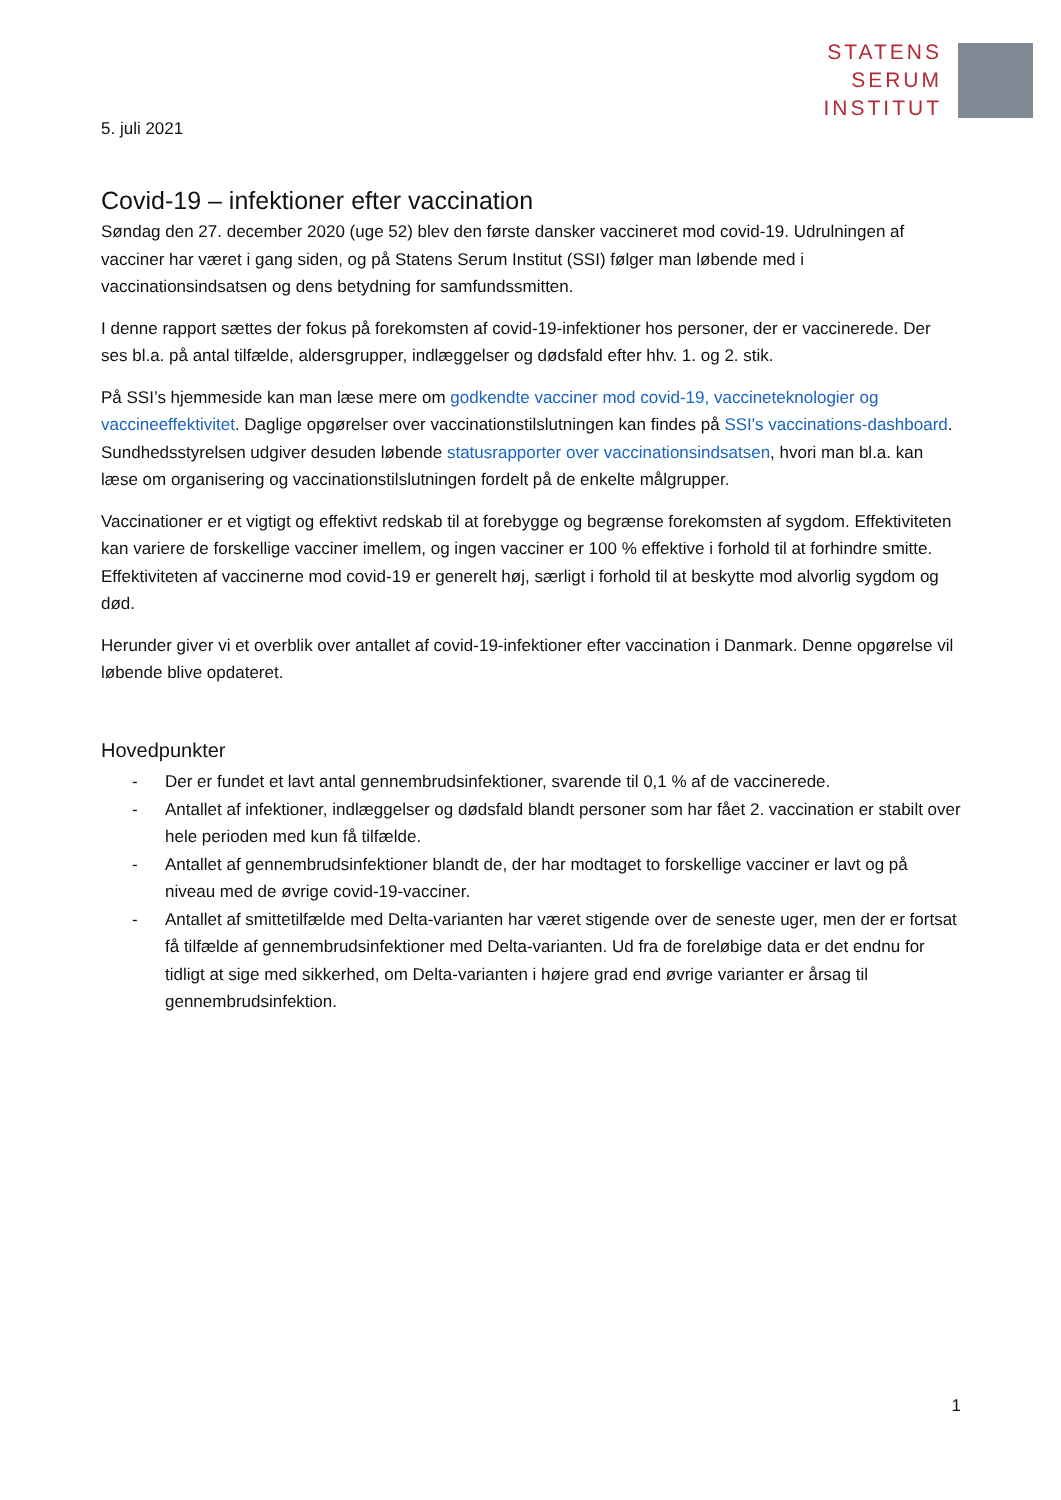STATENS
SERUM
INSTITUT
5. juli 2021
Covid-19 – infektioner efter vaccination
Søndag den 27. december 2020 (uge 52) blev den første dansker vaccineret mod covid-19. Udrulningen af vacciner har været i gang siden, og på Statens Serum Institut (SSI) følger man løbende med i vaccinationsindsatsen og dens betydning for samfundssmitten.
I denne rapport sættes der fokus på forekomsten af covid-19-infektioner hos personer, der er vaccinerede. Der ses bl.a. på antal tilfælde, aldersgrupper, indlæggelser og dødsfald efter hhv. 1. og 2. stik.
På SSI’s hjemmeside kan man læse mere om godkendte vacciner mod covid-19, vaccineteknologier og vaccineeffektivitet. Daglige opgørelser over vaccinationstilslutningen kan findes på SSI's vaccinations-dashboard. Sundhedsstyrelsen udgiver desuden løbende statusrapporter over vaccinationsindsatsen, hvori man bl.a. kan læse om organisering og vaccinationstilslutningen fordelt på de enkelte målgrupper.
Vaccinationer er et vigtigt og effektivt redskab til at forebygge og begrænse forekomsten af sygdom. Effektiviteten kan variere de forskellige vacciner imellem, og ingen vacciner er 100 % effektive i forhold til at forhindre smitte. Effektiviteten af vaccinerne mod covid-19 er generelt høj, særligt i forhold til at beskytte mod alvorlig sygdom og død.
Herunder giver vi et overblik over antallet af covid-19-infektioner efter vaccination i Danmark. Denne opgørelse vil løbende blive opdateret.
Hovedpunkter
- Der er fundet et lavt antal gennembrudsinfektioner, svarende til 0,1 % af de vaccinerede.
- Antallet af infektioner, indlæggelser og dødsfald blandt personer som har fået 2. vaccination er stabilt over hele perioden med kun få tilfælde.
- Antallet af gennembrudsinfektioner blandt de, der har modtaget to forskellige vacciner er lavt og på niveau med de øvrige covid-19-vacciner.
- Antallet af smittetilfælde med Delta-varianten har været stigende over de seneste uger, men der er fortsat få tilfælde af gennembrudsinfektioner med Delta-varianten. Ud fra de foreløbige data er det endnu for tidligt at sige med sikkerhed, om Delta-varianten i højere grad end øvrige varianter er årsag til gennembrudsinfektion.
1